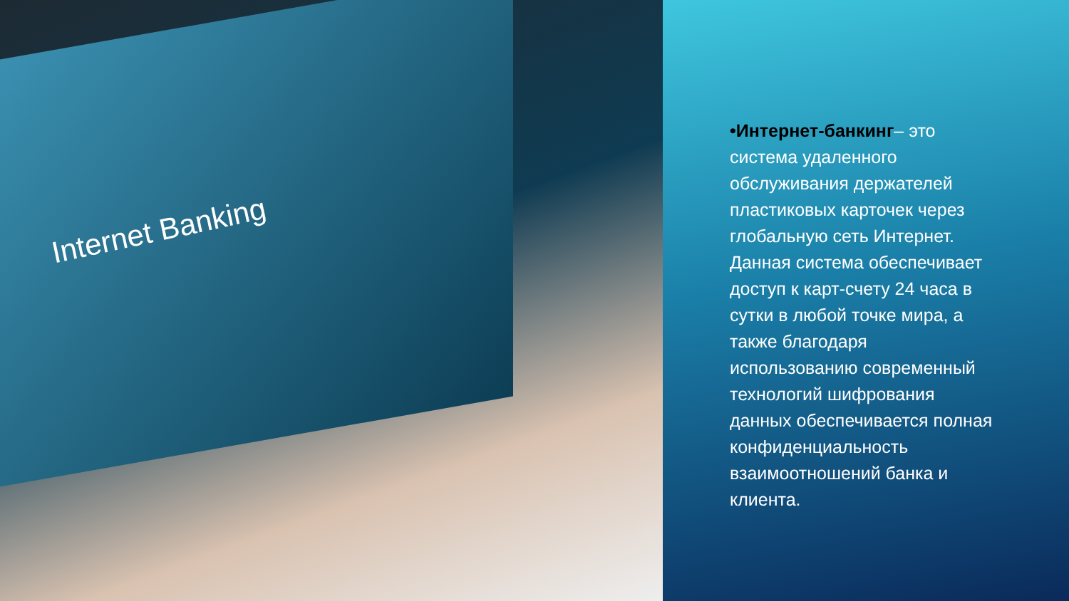Internet Banking
•Интернет-банкинг– это система удаленного обслуживания держателей пластиковых карточек через глобальную сеть Интернет. Данная система обеспечивает доступ к карт-счету 24 часа в сутки в любой точке мира, а также благодаря использованию современный технологий шифрования данных обеспечивается полная конфиденциальность взаимоотношений банка и клиента.